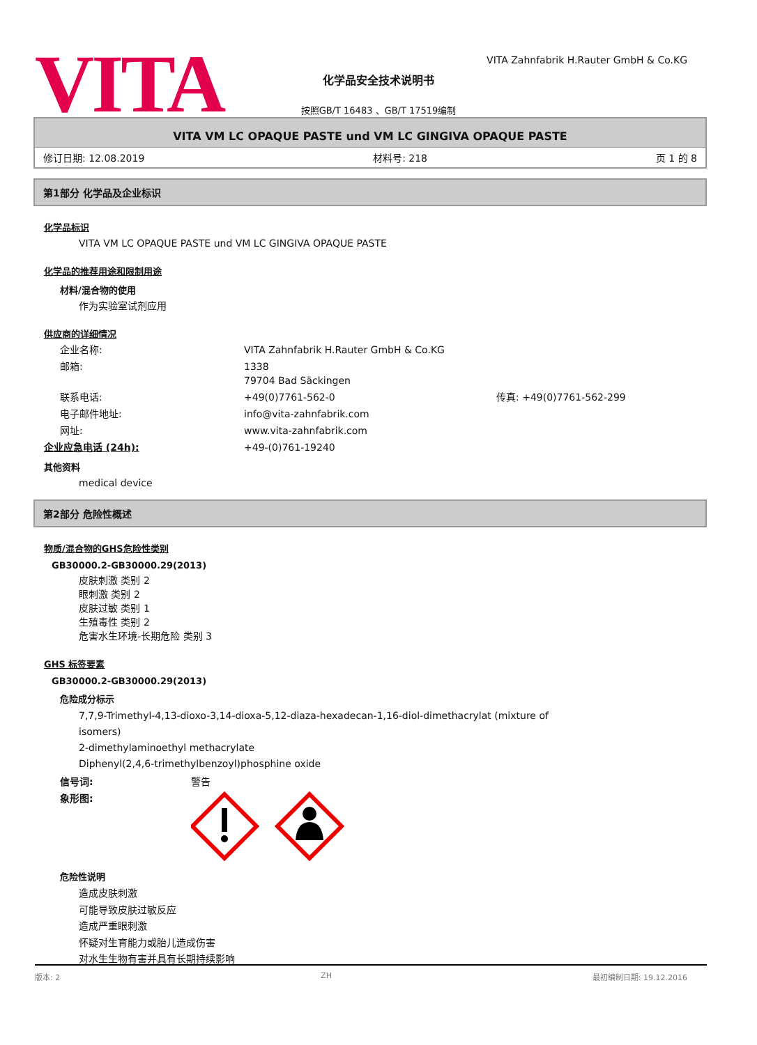VITA
VITA Zahnfabrik H.Rauter GmbH & Co.KG
化学品安全技术说明书
按照GB/T 16483 、GB/T 17519编制
VITA VM LC OPAQUE PASTE und VM LC GINGIVA OPAQUE PASTE
修订日期: 12.08.2019 材料号: 218 页 1 的 8
第1部分 化学品及企业标识
化学品标识
VITA VM LC OPAQUE PASTE und VM LC GINGIVA OPAQUE PASTE
化学品的推荐用途和限制用途
材料/混合物的使用
作为实验室试剂应用
供应商的详细情况
企业名称: VITA Zahnfabrik H.Rauter GmbH & Co.KG
邮箱: 1338
79704 Bad Säckingen
联系电话: +49(0)7761-562-0 传真: +49(0)7761-562-299
电子邮件地址: info@vita-zahnfabrik.com
网址: www.vita-zahnfabrik.com
企业应急电话 (24h): +49-(0)761-19240
其他资料
medical device
第2部分 危险性概述
物质/混合物的GHS危险性类别
GB30000.2-GB30000.29(2013)
皮肤刺激 类别 2
眼刺激 类别 2
皮肤过敏 类别 1
生殖毒性 类别 2
危害水生环境-长期危险 类别 3
GHS 标签要素
GB30000.2-GB30000.29(2013)
危险成分标示
7,7,9-Trimethyl-4,13-dioxo-3,14-dioxa-5,12-diaza-hexadecan-1,16-diol-dimethacrylat (mixture of
isomers)
2-dimethylaminoethyl methacrylate
Diphenyl(2,4,6-trimethylbenzoyl)phosphine oxide
信号词: 警告
象形图:
危险性说明
造成皮肤刺激
可能导致皮肤过敏反应
造成严重眼刺激
怀疑对生育能力或胎儿造成伤害
对水生生物有害并具有长期持续影响
版本: 2 ZH 最初编制日期: 19.12.2016